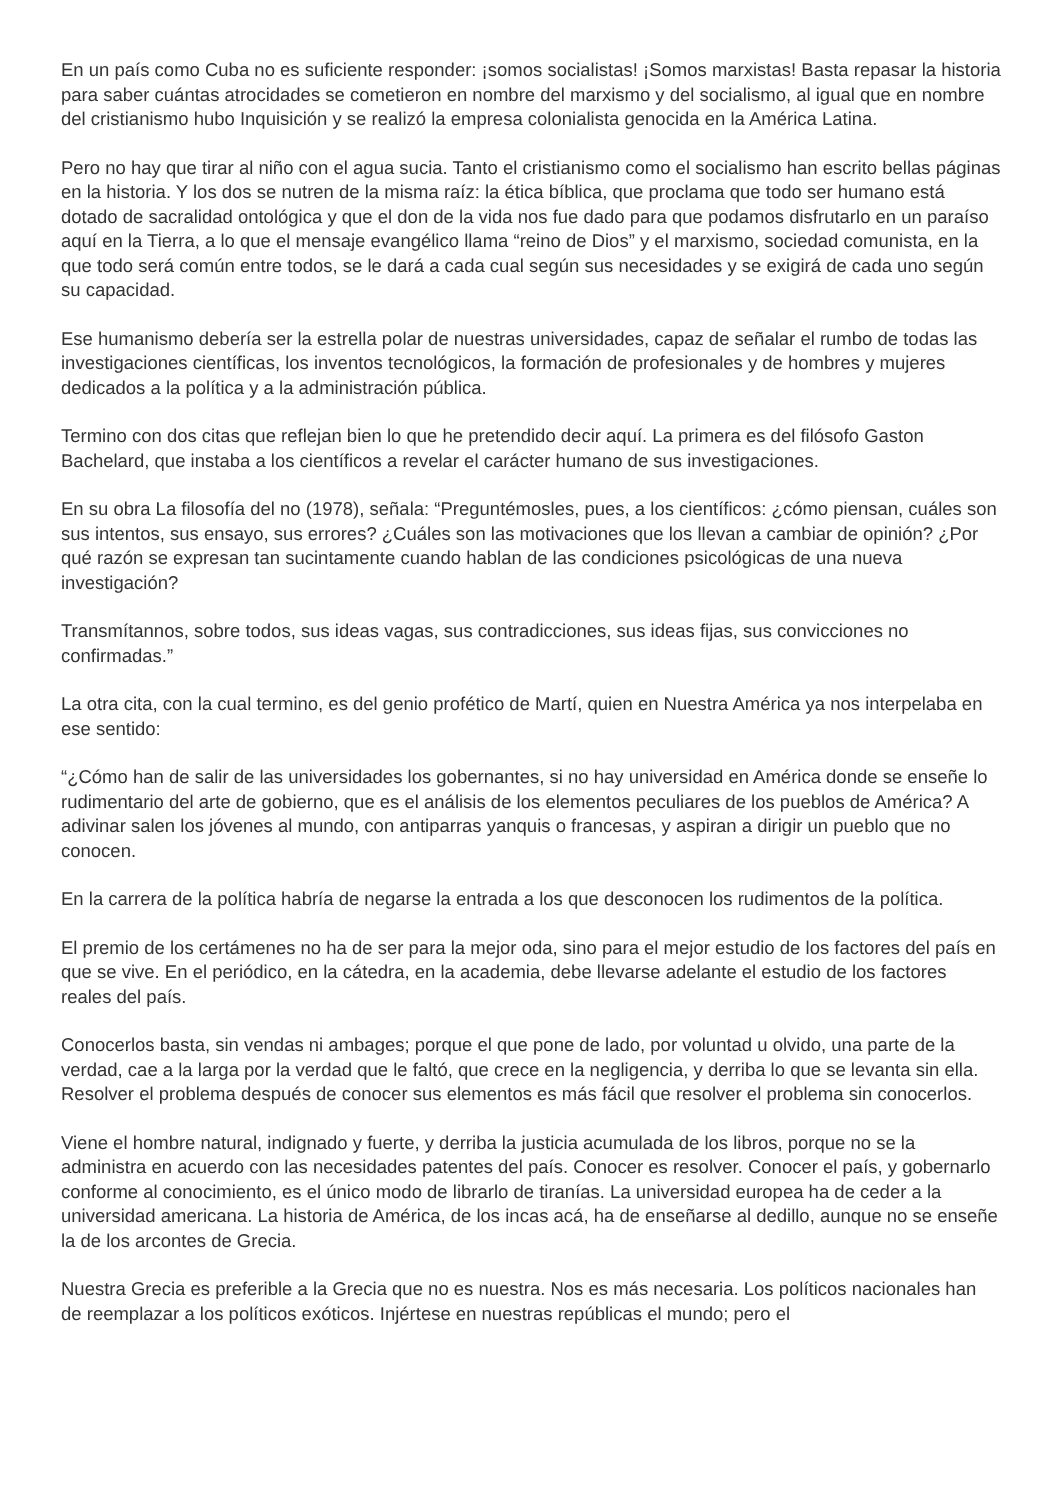En un país como Cuba no es suficiente responder: ¡somos socialistas! ¡Somos marxistas! Basta repasar la historia para saber cuántas atrocidades se cometieron en nombre del marxismo y del socialismo, al igual que en nombre del cristianismo hubo Inquisición y se realizó la empresa colonialista genocida en la América Latina.
Pero no hay que tirar al niño con el agua sucia. Tanto el cristianismo como el socialismo han escrito bellas páginas en la historia. Y los dos se nutren de la misma raíz: la ética bíblica, que proclama que todo ser humano está dotado de sacralidad ontológica y que el don de la vida nos fue dado para que podamos disfrutarlo en un paraíso aquí en la Tierra, a lo que el mensaje evangélico llama “reino de Dios” y el marxismo, sociedad comunista, en la que todo será común entre todos, se le dará a cada cual según sus necesidades y se exigirá de cada uno según su capacidad.
Ese humanismo debería ser la estrella polar de nuestras universidades, capaz de señalar el rumbo de todas las investigaciones científicas, los inventos tecnológicos, la formación de profesionales y de hombres y mujeres dedicados a la política y a la administración pública.
Termino con dos citas que reflejan bien lo que he pretendido decir aquí. La primera es del filósofo Gaston Bachelard, que instaba a los científicos a revelar el carácter humano de sus investigaciones.
En su obra La filosofía del no (1978), señala: “Preguntémosles, pues, a los científicos: ¿cómo piensan, cuáles son sus intentos, sus ensayo, sus errores? ¿Cuáles son las motivaciones que los llevan a cambiar de opinión? ¿Por qué razón se expresan tan sucintamente cuando hablan de las condiciones psicológicas de una nueva investigación?
Transmítannos, sobre todos, sus ideas vagas, sus contradicciones, sus ideas fijas, sus convicciones no confirmadas.”
La otra cita, con la cual termino, es del genio profético de Martí, quien en Nuestra América ya nos interpelaba en ese sentido:
“¿Cómo han de salir de las universidades los gobernantes, si no hay universidad en América donde se enseñe lo rudimentario del arte de gobierno, que es el análisis de los elementos peculiares de los pueblos de América? A adivinar salen los jóvenes al mundo, con antiparras yanquis o francesas, y aspiran a dirigir un pueblo que no conocen.
En la carrera de la política habría de negarse la entrada a los que desconocen los rudimentos de la política.
El premio de los certámenes no ha de ser para la mejor oda, sino para el mejor estudio de los factores del país en que se vive. En el periódico, en la cátedra, en la academia, debe llevarse adelante el estudio de los factores reales del país.
Conocerlos basta, sin vendas ni ambages; porque el que pone de lado, por voluntad u olvido, una parte de la verdad, cae a la larga por la verdad que le faltó, que crece en la negligencia, y derriba lo que se levanta sin ella. Resolver el problema después de conocer sus elementos es más fácil que resolver el problema sin conocerlos.
Viene el hombre natural, indignado y fuerte, y derriba la justicia acumulada de los libros, porque no se la administra en acuerdo con las necesidades patentes del país. Conocer es resolver. Conocer el país, y gobernarlo conforme al conocimiento, es el único modo de librarlo de tiranías. La universidad europea ha de ceder a la universidad americana. La historia de América, de los incas acá, ha de enseñarse al dedillo, aunque no se enseñe la de los arcontes de Grecia.
Nuestra Grecia es preferible a la Grecia que no es nuestra. Nos es más necesaria. Los políticos nacionales han de reemplazar a los políticos exóticos. Injértese en nuestras repúblicas el mundo; pero el